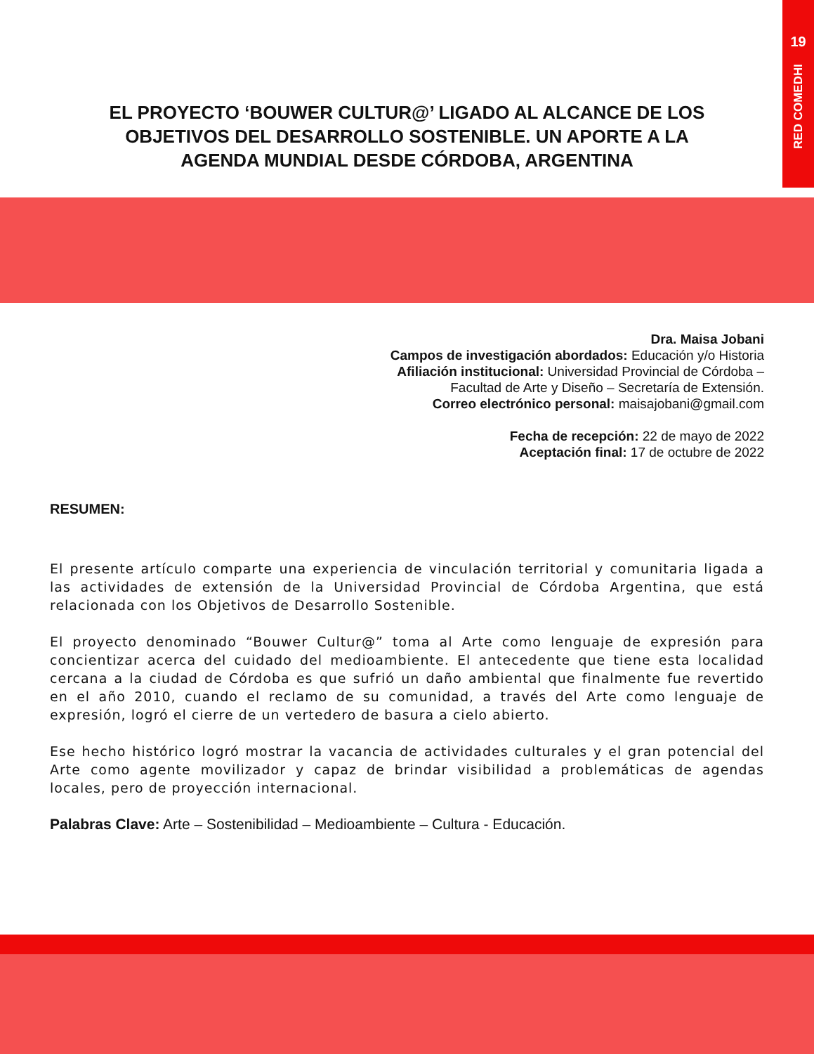19
RED COMEDHI
EL PROYECTO ‘BOUWER CULTUR@’ LIGADO AL ALCANCE DE LOS OBJETIVOS DEL DESARROLLO SOSTENIBLE. UN APORTE A LA AGENDA MUNDIAL DESDE CÓRDOBA, ARGENTINA
Dra. Maisa Jobani
Campos de investigación abordados: Educación y/o Historia
Afiliación institucional: Universidad Provincial de Córdoba –
Facultad de Arte y Diseño – Secretaría de Extensión.
Correo electrónico personal: maisajobani@gmail.com
Fecha de recepción: 22 de mayo de 2022
Aceptación final: 17 de octubre de 2022
RESUMEN:
El presente artículo comparte una experiencia de vinculación territorial y comunitaria ligada a las actividades de extensión de la Universidad Provincial de Córdoba Argentina, que está relacionada con los Objetivos de Desarrollo Sostenible.
El proyecto denominado “Bouwer Cultur@” toma al Arte como lenguaje de expresión para concientizar acerca del cuidado del medioambiente. El antecedente que tiene esta localidad cercana a la ciudad de Córdoba es que sufrió un daño ambiental que finalmente fue revertido en el año 2010, cuando el reclamo de su comunidad, a través del Arte como lenguaje de expresión, logró el cierre de un vertedero de basura a cielo abierto.
Ese hecho histórico logró mostrar la vacancia de actividades culturales y el gran potencial del Arte como agente movilizador y capaz de brindar visibilidad a problemáticas de agendas locales, pero de proyección internacional.
Palabras Clave: Arte – Sostenibilidad – Medioambiente – Cultura - Educación.